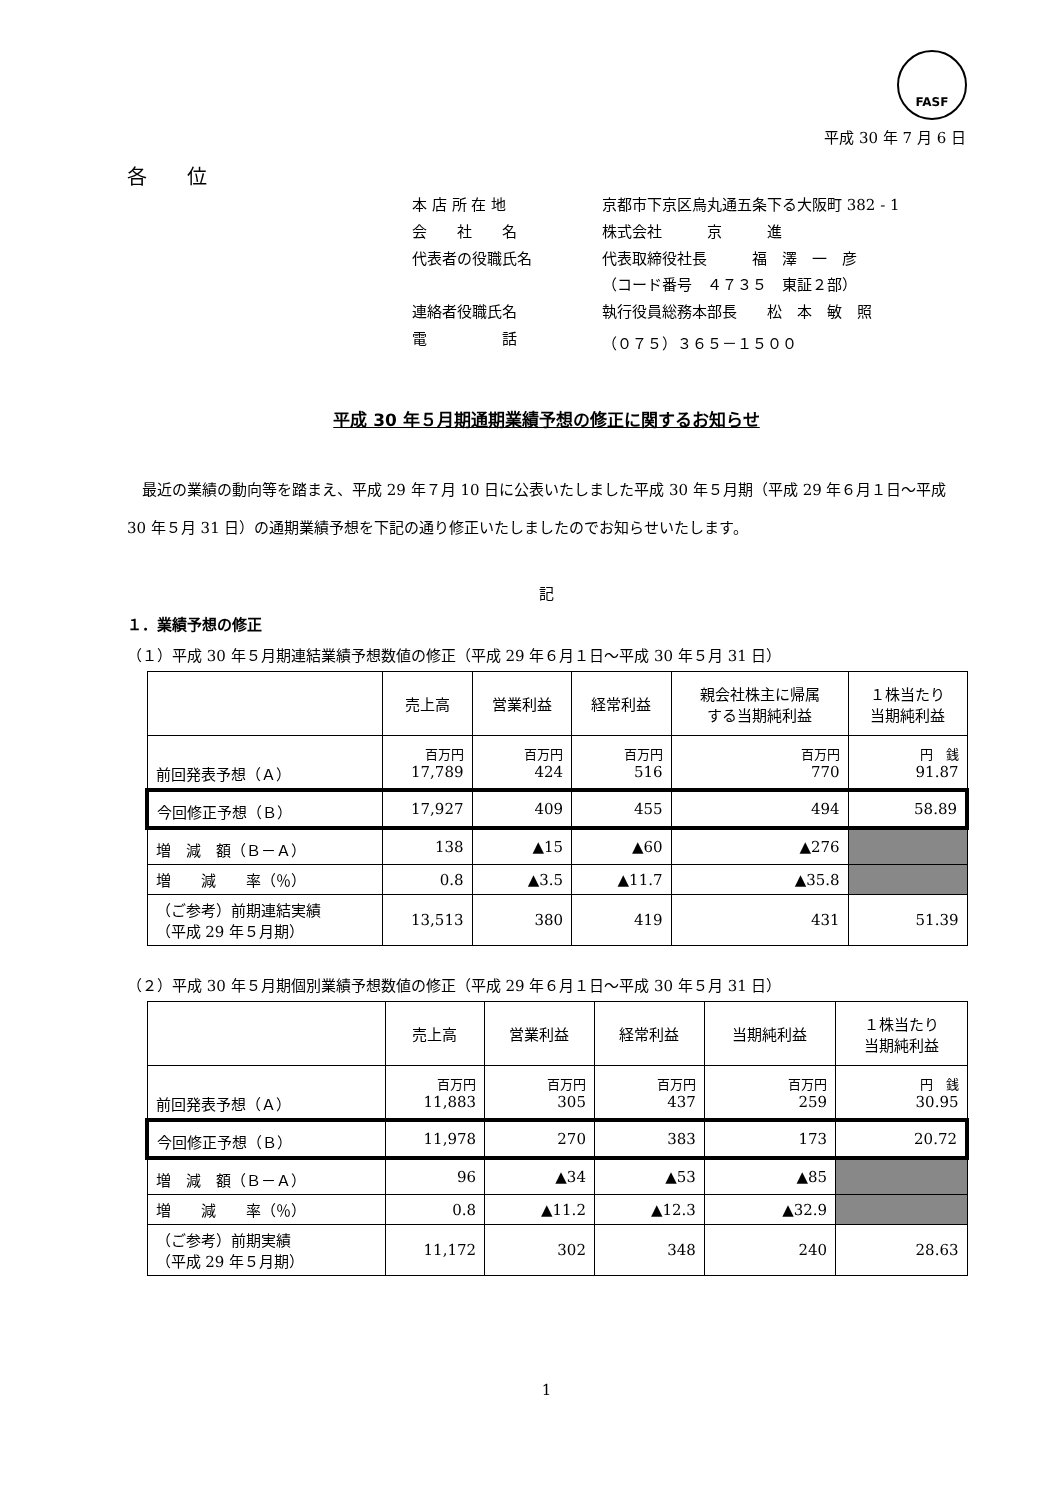FASF
平成 30 年 7 月 6 日
各　　位
| 本 店 所 在 地 | 京都市下京区烏丸通五条下る大阪町 382 - 1 |
| 会 社 名 | 株式会社 京 進 |
| 代表者の役職氏名 | 代表取締役社長 福 澤 一 彦 （コード番号 ４７３５ 東証２部） |
| 連絡者役職氏名 | 執行役員総務本部長 松 本 敏 照 |
| 電 話 | （０７５）３６５－１５００ |
平成 30 年５月期通期業績予想の修正に関するお知らせ
最近の業績の動向等を踏まえ、平成 29 年７月 10 日に公表いたしました平成 30 年５月期（平成 29 年６月１日～平成 30 年５月 31 日）の通期業績予想を下記の通り修正いたしましたのでお知らせいたします。
記
１．業績予想の修正
（１）平成 30 年５月期連結業績予想数値の修正（平成 29 年６月１日～平成 30 年５月 31 日）
| | 売上高 | 営業利益 | 経常利益 | 親会社株主に帰属 する当期純利益 | １株当たり 当期純利益 |
| --- | --- | --- | --- | --- | --- |
| 前回発表予想（Ａ） | 百万円 17,789 | 百万円 424 | 百万円 516 | 百万円 770 | 円 銭 91.87 |
| 今回修正予想（Ｂ） | 17,927 | 409 | 455 | 494 | 58.89 |
| 増 減 額（Ｂ－Ａ） | 138 | ▲15 | ▲60 | ▲276 | |
| 増 減 率（％） | 0.8 | ▲3.5 | ▲11.7 | ▲35.8 | |
| （ご参考）前期連結実績 （平成 29 年５月期） | 13,513 | 380 | 419 | 431 | 51.39 |
（２）平成 30 年５月期個別業績予想数値の修正（平成 29 年６月１日～平成 30 年５月 31 日）
| | 売上高 | 営業利益 | 経常利益 | 当期純利益 | １株当たり 当期純利益 |
| --- | --- | --- | --- | --- | --- |
| 前回発表予想（Ａ） | 百万円 11,883 | 百万円 305 | 百万円 437 | 百万円 259 | 円 銭 30.95 |
| 今回修正予想（Ｂ） | 11,978 | 270 | 383 | 173 | 20.72 |
| 増 減 額（Ｂ－Ａ） | 96 | ▲34 | ▲53 | ▲85 | |
| 増 減 率（％） | 0.8 | ▲11.2 | ▲12.3 | ▲32.9 | |
| （ご参考）前期実績 （平成 29 年５月期） | 11,172 | 302 | 348 | 240 | 28.63 |
1